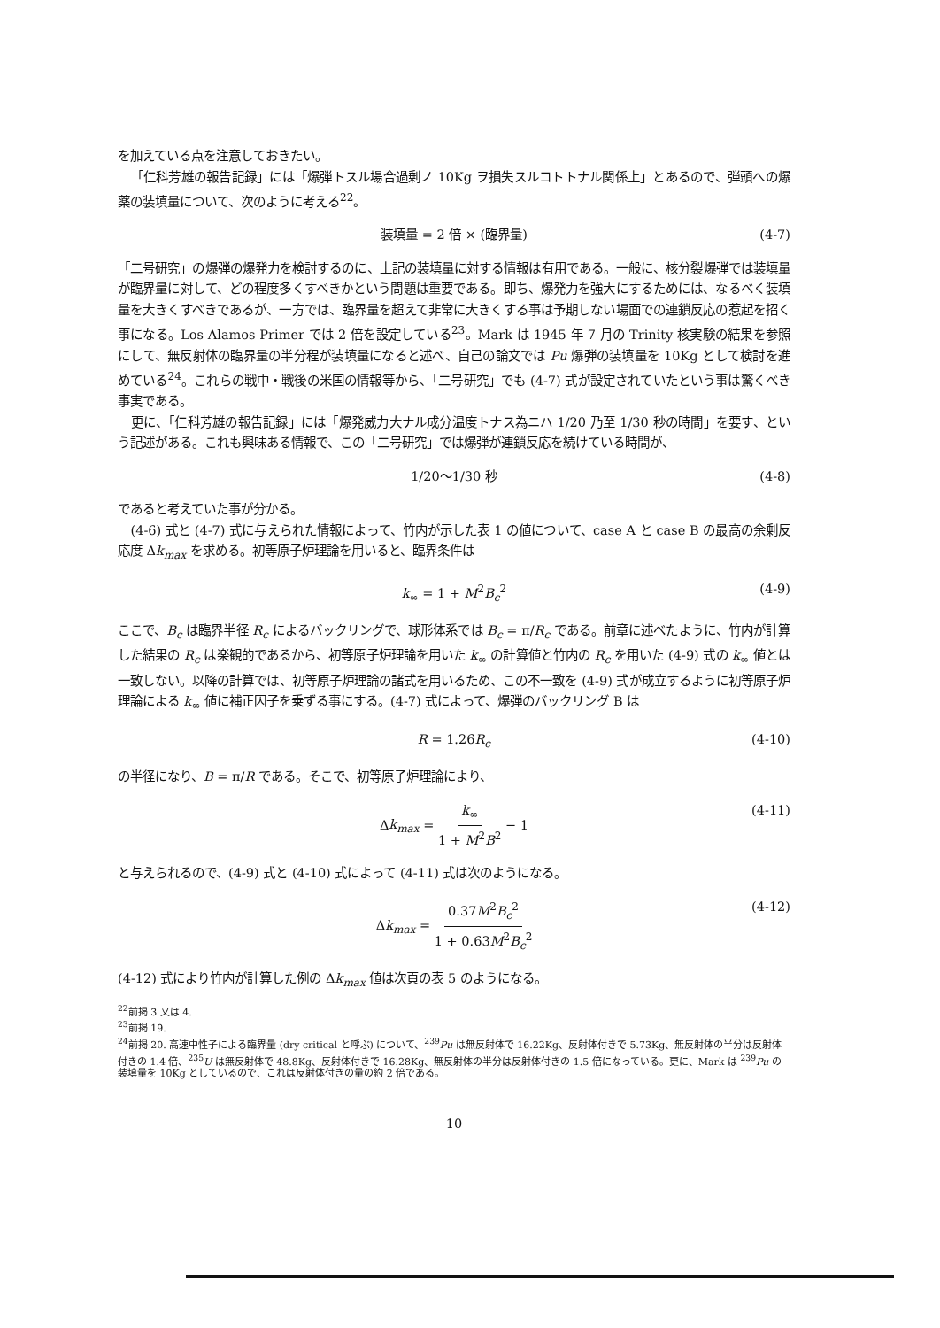を加えている点を注意しておきたい。
「仁科芳雄の報告記録」には「爆弾トスル場合過剰ノ 10Kg ヲ損失スルコトトナル関係上」とあるので、弾頭への爆薬の装填量について、次のように考える<sup>22</sup>。
装填量 = 2 倍 × (臨界量) (4-7)
「二号研究」の爆弾の爆発力を検討するのに、上記の装填量に対する情報は有用である。一般に、核分裂爆弾では装填量が臨界量に対して、どの程度多くすべきかという問題は重要である。即ち、爆発力を強大にするためには、なるべく装填量を大きくすべきであるが、一方では、臨界量を超えて非常に大きくする事は予期しない場面での連鎖反応の惹起を招く事になる。Los Alamos Primer では 2 倍を設定している<sup>23</sup>。Mark は 1945 年 7 月の Trinity 核実験の結果を参照にして、無反射体の臨界量の半分程が装填量になると述べ、自己の論文では Pu 爆弾の装填量を 10Kg として検討を進めている<sup>24</sup>。これらの戦中・戦後の米国の情報等から、「二号研究」でも (4-7) 式が設定されていたという事は驚くべき事実である。
更に、「仁科芳雄の報告記録」には「爆発威力大ナル成分温度トナス為ニハ 1/20 乃至 1/30 秒の時間」を要す、という記述がある。これも興味ある情報で、この「二号研究」では爆弾が連鎖反応を続けている時間が、
1/20〜1/30 秒 (4-8)
であると考えていた事が分かる。
(4-6) 式と (4-7) 式に与えられた情報によって、竹内が示した表 1 の値について、case A と case B の最高の余剰反応度 Δk<sub>max</sub> を求める。初等原子炉理論を用いると、臨界条件は
k<sub>∞</sub> = 1 + M<sup>2</sup>B<sub>c</sub><sup>2</sup> (4-9)
ここで、B<sub>c</sub> は臨界半径 R<sub>c</sub> によるバックリングで、球形体系では B<sub>c</sub> = π/R<sub>c</sub> である。前章に述べたように、竹内が計算した結果の R<sub>c</sub> は楽観的であるから、初等原子炉理論を用いた k<sub>∞</sub> の計算値と竹内の R<sub>c</sub> を用いた (4-9) 式の k<sub>∞</sub> 値とは一致しない。以降の計算では、初等原子炉理論の諸式を用いるため、この不一致を (4-9) 式が成立するように初等原子炉理論による k<sub>∞</sub> 値に補正因子を乗ずる事にする。(4-7) 式によって、爆弾のバックリング B は
R = 1.26R<sub>c</sub> (4-10)
の半径になり、B = π/R である。そこで、初等原子炉理論により、
Δk<sub>max</sub> = k<sub>∞</sub> 1 + M<sup>2</sup>B<sup>2</sup> − 1 (4-11)
と与えられるので、(4-9) 式と (4-10) 式によって (4-11) 式は次のようになる。
Δk<sub>max</sub> = 0.37M<sup>2</sup>B<sub>c</sub><sup>2</sup> 1 + 0.63M<sup>2</sup>B<sub>c</sub><sup>2</sup> (4-12)
(4-12) 式により竹内が計算した例の Δk<sub>max</sub> 値は次頁の表 5 のようになる。
<sup>22</sup> 前掲 3 又は 4.
<sup>23</sup> 前掲 19.
<sup>24</sup> 前掲 20. 高速中性子による臨界量 (dry critical と呼ぶ) について、<sup>239</sup>Pu は無反射体で 16.22Kg、反射体付きで 5.73Kg、無反射体の半分は反射体付きの 1.4 倍、<sup>235</sup>U は無反射体で 48.8Kg、反射体付きで 16.28Kg、無反射体の半分は反射体付きの 1.5 倍になっている。更に、Mark は <sup>239</sup>Pu の装填量を 10Kg としているので、これは反射体付きの量の約 2 倍である。
10